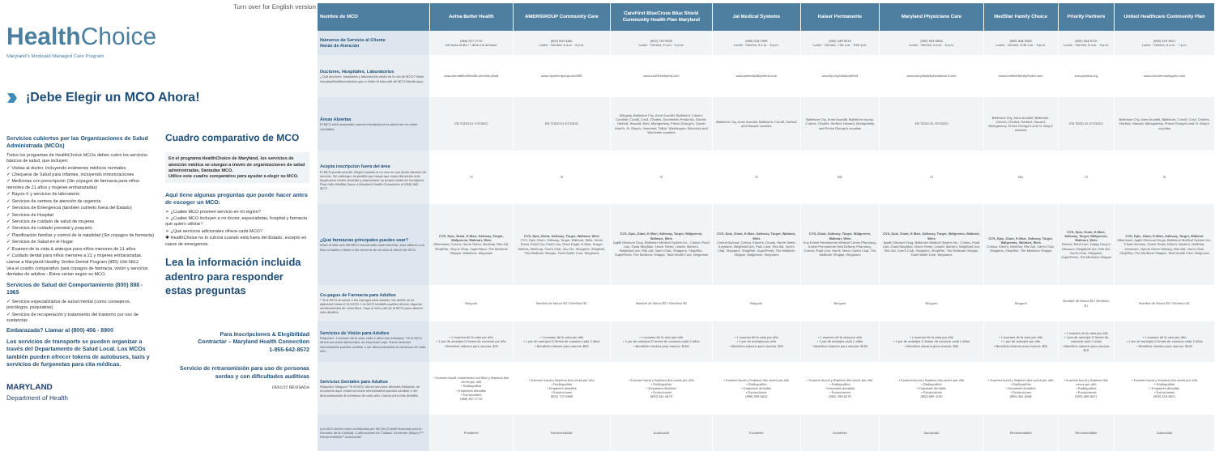Turn over for English version
HealthChoice
Maryland's Medicaid Managed Care Program
››› ¡Debe Elegir un MCO Ahora!
Servicios cubiertos por las Organizaciones de Salud Administrada (MCOs)
Todos los programas de HealthChoice MCOs deben cubrir los servicios básicos de salud, que incluyen:
✓ Visitas al doctor, incluyendo exámenes médicos normales
✓ Chequeos de Salud para Infantes, incluyendo inmunizaciones
✓ Medicinas con prescripción (Sin copagos de farmacia para niños menores de 21 años y mujeres embarazadas)
✓ Rayos-X y servicios de laboratorio
✓ Servicios de centros de atención de urgencia
✓ Servicios de Emergencia (también cubierto fuera del Estado)
✓ Servicios de Hospital
✓ Servicios de cuidado de salud de mujeres
✓ Servicios de cuidado prenatal y posparto
✓ Planificación familiar y control de la natalidad (Sin copagos de farmacia)
✓ Servicios de Salud en el Hogar
✓ Examen de la vista & anteojos para niños menores de 21 años
✓ Cuidado dental para niños menores a 21 y mujeres embarazadas. Llamar a Maryland Healthy Smiles Dental Program (855) 934-9812
Vea el cuadro comparativo para copagos de farmacia, visión y servicios dentales de adultos - Estos varían según su MCO.
Servicios de Salud del Comportamiento (800) 888 - 1965
✓ Servicios especializados de salud mental (como consejeros, psicólogos, psiquiatras)
✓ Servicios de recuperación y tratamiento del trastorno por uso de sustancias
Embarazada? Llamar al (800) 456 - 8900
Los servicios de transporte se pueden organizar a través del Departamento de Salud Local. Los MCOs también pueden ofrecer tokens de autobuses, taxis y servicios de furgonetas para cita médicas.
MARYLAND
Department of Health
Cuadro comparativo de MCO
En el programa HealthChoice de Maryland, los servicios de atención médica se otorgan a través de organizaciones de salud administradas, llamadas MCO.
Utilice este cuadro comparativo para ayudar a elegir su MCO.
Aquí tiene algunas preguntas que puede hacer antes de escoger un MCO:
➢ ¿Cuales MCO proveen servicio en mi región?
➢ ¿Cuales MCO incluyen a mi doctor, especialistas, hospital y farmacia que quiero utilizar?
➢ ¿Qué servicios adicionales ofrece cada MCO?
✱ HealthChoice no lo cubrirá cuando está fuera del Estado, excepto en casos de emergencia.
Lea la información incluida adentro para responder estas preguntas
Para Inscripciones & Elegibilidad
Contractar – Maryland Health Connection
1-855-642-8572
Servicio de retransmisión para uso de personas sordas y con dificultades auditivas
05/01/22 REVISADA
| Nombre de MCO | Aetna Better Health | AMERIGROUP Community Care | CareFirst BlueCross Blue Shield Community Health Plan Maryland | Jai Medical Systems | Kaiser Permanente | Maryland Physicians Care | MedStar Family Choice | Priority Partners | United Healthcare Community Plan |
| --- | --- | --- | --- | --- | --- | --- | --- | --- | --- |
| Números de Servicio al Cliente Horas de Atención | (866) 827-2710 24 horas al día / 7 días a la semana | (800) 600-4441 Lunes - Viernes, 8 a.m. - 6 p.m. | (800) 730-8530 Lunes - Viernes, 8 a.m. - 5 p.m. | (888) 524-1999 Lunes - Viernes, 9 a.m. - 6 p.m. | (855) 249-5019 Lunes - Viernes, 7:30 a.m. - 9:00 p.m. | (800) 953-8854 Lunes - Viernes, 8 a.m. - 5 p.m. | (888) 404-3549 Lunes - Viernes, 8:30 a.m. - 5 p.m. | (800) 654-9728 Lunes - Viernes, 8 a.m. - 5 p.m. | (800) 318-8821 Lunes - Viernes, 8 a.m. - 7 p.m. |
| Doctores, Hospitales, Laboratorios ¿Qué doctores, hospitales y laboratorios están en la red de MCO? Visite marylandhealthconnection.gov o Visite el sitio web de MCO listado aquí. | www.aetnabetterhealth.com/maryland | www.myamerigroup.com/MD | www.carefirstchpmd.com | www.jaimedicalsystems.com | www.kp.org/medicaid/md | www.marylandphysicianscare.com | www.medstarfamilychoice.com | www.ppmco.org | www.uhccommunityplan.com |
| Áreas Abiertas El MCO está aceptando nuevas inscripciones si usted vive en estos condados. | EN TODO EL ESTADO | EN TODO EL ESTADO | Allegany, Baltimore City, Anne Arundel, Baltimore, Calvert, Caroline, Carroll, Cecil, Charles, Dorchester, Frederick, Garrett, Harford, Howard, Kent, Montgomery, Prince George's, Queen Anne's, St. Mary's, Somerset, Talbot, Washington, Wicomico and Worcester counties | Baltimore City, Anne Arundel, Baltimore, Carroll, Harford and Howard counties | Baltimore City, Anne Arundel, Baltimore county, Calvert, Charles, Harford, Howard, Montgomery and Prince George's counties | EN TODO EL ESTADO | Baltimore City, Anne Arundel, Baltimore, Calvert, Charles, Harford, Howard, Montgomery, Prince George's and St. Mary's counties | EN TODO EL ESTADO | Baltimore City, Anne Arundel, Baltimore, Carroll, Cecil, Charles, Harford, Howard, Montgomery, Prince George's and St. Mary's counties |
| Acepta inscripción fuera del área El MCO puede permitir elegirlo incluso si no vive en sus áreas abiertas de servicio. Sin embargo, es posible que tenga que viajar distancias más largas para recibir atención y proporcione su propio medio de transporte. Para más detalles, llame a Maryland Health Connection al (855) 642-8572. | SÍ | SÍ | SÍ | SÍ | NO | SÍ | NO | SÍ | SÍ |
| ¿Qué farmacias principales puedes usar? Visite el sitio web del MCO mencionado anteriormente, para obtener una lista completa o llame a los números de servicio al cliente de MCO. | CVS, Epic, Giant, K-Mart, Safeway, Target, Walgreens, Walmart, Weis Albertsons, Costco, Harris Teeter, Medicap, Rite Aid, ShopRite, Stop & Shop, SuperValue, The Medicine Shoppe, Wakefern, Wegmans | CVS, Epic, Giant, Safeway, Target, Walmart, Weis CVS, Epic, Giant, Safeway, Target, Walmart, Weis, Harris Teeter, Food City, Food Lion, Giant Eagle, K-Mart, Kroger, Martins, Medicap, Sam's Club, Sav-On, Shoppers, ShopRite, The Medicine Shoppe, Total Health Care, Wegmans | CVS, Epic, Giant, K-Mart, Safeway, Target, Walgreens, Walmart, Weis Apple Discount Drug, Baltimore Medical System Inc., Costco, Food Lion, Good Neighbor, Harris Teeter, Leader, Martin's, NeighborCare, Rite Aid, Sam's Club, Shoppers, ShopRite, SuperFresh, The Medicine Shoppe, Total Health Care, Wegmans | CVS, Epic, Giant, K-Mart, Safeway, Target, Walmart, Weis Central Avenue, Costco, Edwin's, Grauls, Harris Teeter, Keystone, NeighborCare, Park Lane, Rite Aid, Sam's Club, Shoppers, ShopRite, SuperFresh, The Medicine Shoppe, Walgreens, Wegmans | CVS, Giant, Safeway, Target, Walgreens, Walmart, Weis Any Kaiser Permanente Medical Center Pharmacy, Kaiser Permanente Mail Delivery Pharmacy, Costco, Food Lion, Harris Teeter, Sam's Club, The Medicine Shoppe, Wegmans | CVS, Epic, Giant, K-Mart, Safeway, Target, Walgreens, Walmart, Weis Apple Discount Drug, Baltimore Medical System Inc., Costco, Food Lion, Good Neighbor, Harris Teeter, Leader, Martin's, NeighborCare, Rite Aid, Sam's Club, Shoppers, ShopRite, The Medicine Shoppe, Total Health Care, Wegmans | CVS, Epic, Giant, K-Mart, Safeway, Target, Walgreens, Walmart, Weis Costco, Klein's, MedStar, Rite Aid, Sam's Club, Shoppers, ShopRite, The Medicine Shoppe | CVS, Epic, Giant, K-Mart, Safeway, Target, Walgreens, Walmart, Weis Eckerd, Food Lion, Happy Harry's Discount, NeighborCare, Rite Aid, Sam's Club, Shoppers, SuperFresh, The Medicine Shoppe | CVS, Epic, Giant, K-Mart, Safeway, Target, Walmart Albertsons, Apple Discount Drugs, Baltimore Medical System Inc., Chase Brexton, Harris Teeter, Klein's, Martin's, MedStar, Omnicare, Optum Home Delivery, Rite Aid, Sam's Club, ShopRite, The Medicine Shoppe, Total Health Care, Wegmans |
| Co-pagos de Farmacia para Adultos * Si la MCO renuncia a los copagos para adultos, las tarifas no se aplicarán hasta el 31/12/22. Los MCO también pueden ofrecer algunas medicamentos de venta libre. Vaya al sitio web de la MCO para obtener más detalles. | Ninguno | Nombre de Marca $3 / Genérico $1 | Nombre de Marca $3 / Genérico $0 | Ninguno | Ninguno | Ninguno | Ninguno | Nombre de Marca $3 / Genérico $1 | Nombre de Marca $3 / Genérico $1 |
| Servicios de Visión para Adultos Requisito: 1 examen de la vista cada 2 años (sin anteojos). *Si el MCO ofrece servicios adicionales, se enumeran aquí. Estos servicios mencionados pueden cambiar o ser descontinuados al comienzo de cada año. | • 1 examen de la vista por año • 1 par de anteojos O lentes de contacto por año • Beneficio máximo para marcos: $25 | • 1 examen de la vista por año • 1 par de anteojos O lentes de contacto cada 2 años • Beneficio máximo para marcos: $50 | • 1 examen de la vista por año • 1 par de anteojos O lentes de contacto cada 2 años • Beneficio máximo para marcos: $150 | • 1 examen de la vista por año • 1 par de anteojos por año • Beneficio máximo para marcos: $25 | • 1 examen de la vista por año • 1 par de anteojos cada 2 años • Beneficio máximo para marcos: $150 | • 1 examen de la vista por año • 1 par de anteojos O lentes de contacto cada 2 años • Beneficio máximo para marcos: $50 | • 1 examen de la vista por año • 1 par de anteojos por año • Beneficio máximo para marcos: $25 | • 1 examen de la vista por año • 1 par de anteojos O lentes de contacto cada 2 años • Beneficio máximo para marcos: $19 | • 1 examen de la vista por año • 1 par de anteojos O lentes de contacto cada 2 años • Beneficio máximo para marcos: $150 |
| Servicios Dentales para Adultos Requisito: Ninguno *Si el MCO ofrece servicios dentales limitados, se enumeran aquí. Estos servicios mencionados pueden cambiar o ser descontinuados al comienzo de cada año. Llamar para más detalles. | • Examen bucal, tratamiento con flúor y limpieza dos veces por año • Radiografías • Empastes dentales • Extracciones (866) 827-2710 | • Examen bucal y limpieza dos veces por año • Radiografías • Empastes dentales • Extracciones (800) 722-5949 | • Examen bucal y limpieza dos veces por año • Radiografías • Empastes dentales • Extracciones (800) 341-8478 | • Examen bucal y limpieza dos veces por año • Radiografías • Empastes dentales • Extracciones (888) 309-8410 | • Examen bucal y limpieza dos veces por año • Radiografías • Empastes dentales • Extracciones (855) 299-4276 | • Examen bucal y limpieza dos veces por año • Radiografías • Empastes dentales • Extracciones (800) 685-1150 | • Examen bucal y limpieza dos veces por año • Radiografías • Empastes dentales • Extracciones (855) 341-4246 | • Examen bucal y limpieza dos veces por año • Radiografías • Extracciones (800) 498-9471 | • Examen bucal y limpieza dos veces por año • Radiografías • Empastes dentales • Extracciones (800) 318-8821 |
| Los MCO deben estar acreditados por NCQA (Comité Nacional para la Garantía de la Calidad). Calificaciones de Calidad: Excelente (Mayor)*** Recomendable** Autorizado* | Pendiente | Recomendable | Autorizado | Excelente | Excelente | Autorizado | Recomendable | Recomendable | Autorizado |